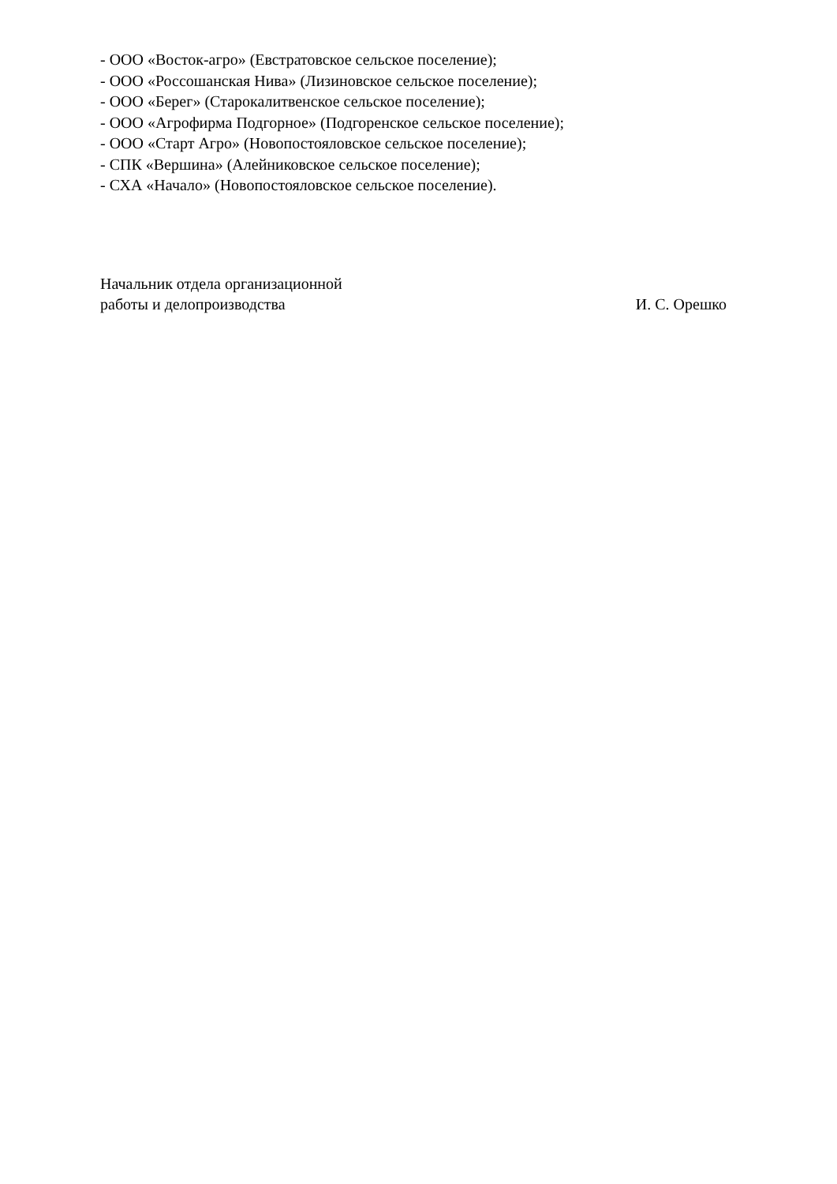- ООО «Восток-агро» (Евстратовское сельское поселение);
- ООО «Россошанская Нива» (Лизиновское сельское поселение);
- ООО «Берег» (Старокалитвенское сельское поселение);
- ООО «Агрофирма Подгорное» (Подгоренское сельское поселение);
- ООО «Старт Агро» (Новопостояловское сельское поселение);
- СПК «Вершина» (Алейниковское сельское поселение);
- СХА «Начало» (Новопостояловское сельское поселение).
Начальник отдела организационной
работы и делопроизводства
И. С. Орешко